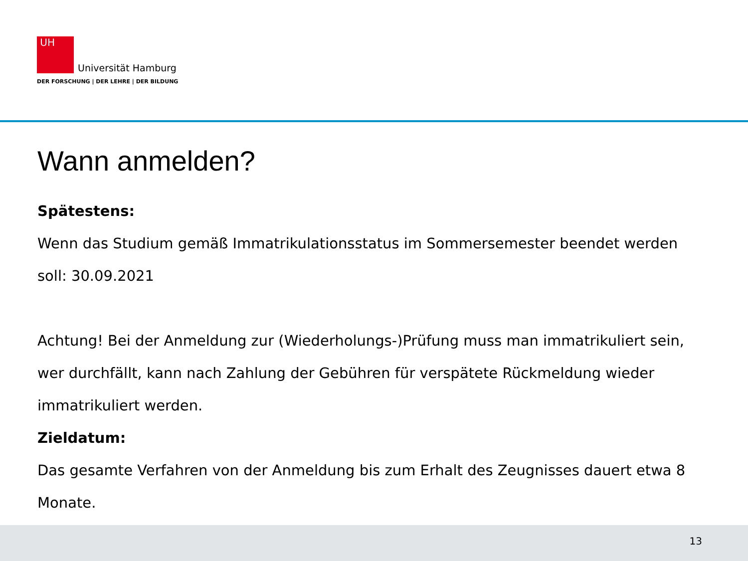UH Universität Hamburg
DER FORSCHUNG | DER LEHRE | DER BILDUNG
Wann anmelden?
Spätestens:
Wenn das Studium gemäß Immatrikulationsstatus im Sommersemester beendet werden soll: 30.09.2021
Achtung! Bei der Anmeldung zur (Wiederholungs-)Prüfung muss man immatrikuliert sein, wer durchfällt, kann nach Zahlung der Gebühren für verspätete Rückmeldung wieder immatrikuliert werden.
Zieldatum:
Das gesamte Verfahren von der Anmeldung bis zum Erhalt des Zeugnisses dauert etwa 8 Monate.
13